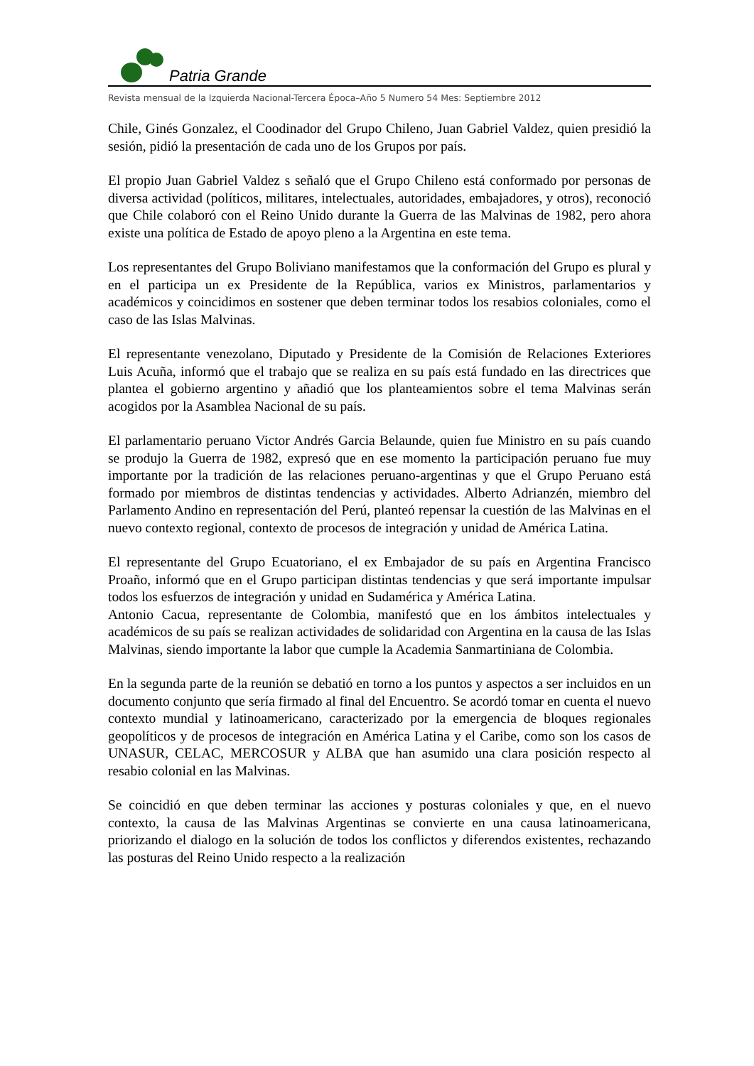Patria Grande
Revista mensual de la Izquierda Nacional-Tercera Época–Año 5 Numero 54 Mes: Septiembre 2012
Chile, Ginés Gonzalez, el Coodinador del Grupo Chileno, Juan Gabriel Valdez, quien presidió la sesión, pidió la presentación de cada uno de los Grupos por país.
El propio Juan Gabriel Valdez s señaló que el Grupo Chileno está conformado por personas de diversa actividad (políticos, militares, intelectuales, autoridades, embajadores, y otros), reconoció que Chile colaboró con el Reino Unido durante la Guerra de las Malvinas de 1982, pero ahora existe una política de Estado de apoyo pleno a la Argentina en este tema.
Los representantes del Grupo Boliviano manifestamos que la conformación del Grupo es plural y en el participa un ex Presidente de la República, varios ex Ministros, parlamentarios y académicos y coincidimos en sostener que deben terminar todos los resabios coloniales, como el caso de las Islas Malvinas.
El representante venezolano, Diputado y Presidente de la Comisión de Relaciones Exteriores Luis Acuña, informó que el trabajo que se realiza en su país está fundado en las directrices que plantea el gobierno argentino y añadió que los planteamientos sobre el tema Malvinas serán acogidos por la Asamblea Nacional de su país.
El parlamentario peruano Victor Andrés Garcia Belaunde, quien fue Ministro en su país cuando se produjo la Guerra de 1982, expresó que en ese momento la participación peruano fue muy importante por la tradición de las relaciones peruano-argentinas y que el Grupo Peruano está formado por miembros de distintas tendencias y actividades. Alberto Adrianzén, miembro del Parlamento Andino en representación del Perú, planteó repensar la cuestión de las Malvinas en el nuevo contexto regional, contexto de procesos de integración y unidad de América Latina.
El representante del Grupo Ecuatoriano, el ex Embajador de su país en Argentina Francisco Proaño, informó que en el Grupo participan distintas tendencias y que será importante impulsar todos los esfuerzos de integración y unidad en Sudamérica y América Latina.
Antonio Cacua, representante de Colombia, manifestó que en los ámbitos intelectuales y académicos de su país se realizan actividades de solidaridad con Argentina en la causa de las Islas Malvinas, siendo importante la labor que cumple la Academia Sanmartiniana de Colombia.
En la segunda parte de la reunión se debatió en torno a los puntos y aspectos a ser incluidos en un documento conjunto que sería firmado al final del Encuentro. Se acordó tomar en cuenta el nuevo contexto mundial y latinoamericano, caracterizado por la emergencia de bloques regionales geopolíticos y de procesos de integración en América Latina y el Caribe, como son los casos de UNASUR, CELAC, MERCOSUR y ALBA que han asumido una clara posición respecto al resabio colonial en las Malvinas.
Se coincidió en que deben terminar las acciones y posturas coloniales y que, en el nuevo contexto, la causa de las Malvinas Argentinas se convierte en una causa latinoamericana, priorizando el dialogo en la solución de todos los conflictos y diferendos existentes, rechazando las posturas del Reino Unido respecto a la realización